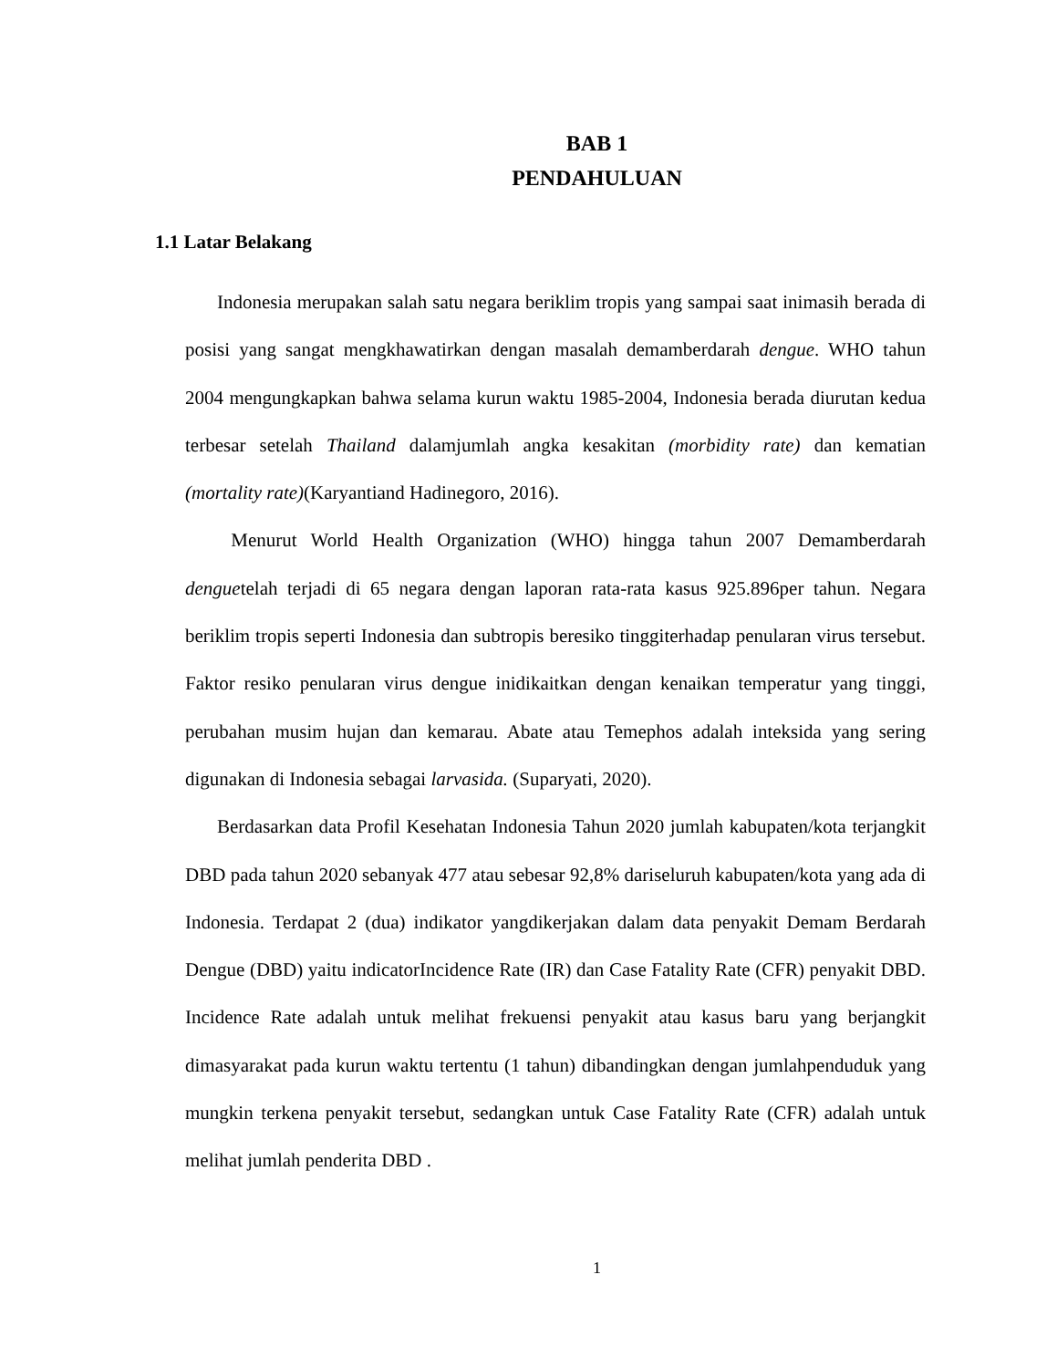BAB 1
PENDAHULUAN
1.1 Latar Belakang
Indonesia merupakan salah satu negara beriklim tropis yang sampai saat inimasih berada di posisi yang sangat mengkhawatirkan dengan masalah demamberdarah dengue. WHO tahun 2004 mengungkapkan bahwa selama kurun waktu 1985-2004, Indonesia berada diurutan kedua terbesar setelah Thailand dalamjumlah angka kesakitan (morbidity rate) dan kematian (mortality rate)(Karyantiand Hadinegoro, 2016).
Menurut World Health Organization (WHO) hingga tahun 2007 Demamberdarah denguetelah terjadi di 65 negara dengan laporan rata-rata kasus 925.896per tahun. Negara beriklim tropis seperti Indonesia dan subtropis beresiko tinggiterhadap penularan virus tersebut. Faktor resiko penularan virus dengue inidikaitkan dengan kenaikan temperatur yang tinggi, perubahan musim hujan dan kemarau. Abate atau Temephos adalah inteksida yang sering digunakan di Indonesia sebagai larvasida. (Suparyati, 2020).
Berdasarkan data Profil Kesehatan Indonesia Tahun 2020 jumlah kabupaten/kota terjangkit DBD pada tahun 2020 sebanyak 477 atau sebesar 92,8% dariseluruh kabupaten/kota yang ada di Indonesia. Terdapat 2 (dua) indikator yangdikerjakan dalam data penyakit Demam Berdarah Dengue (DBD) yaitu indicatorIncidence Rate (IR) dan Case Fatality Rate (CFR) penyakit DBD. Incidence Rate adalah untuk melihat frekuensi penyakit atau kasus baru yang berjangkit dimasyarakat pada kurun waktu tertentu (1 tahun) dibandingkan dengan jumlahpenduduk yang mungkin terkena penyakit tersebut, sedangkan untuk Case Fatality Rate (CFR) adalah untuk melihat jumlah penderita DBD .
1